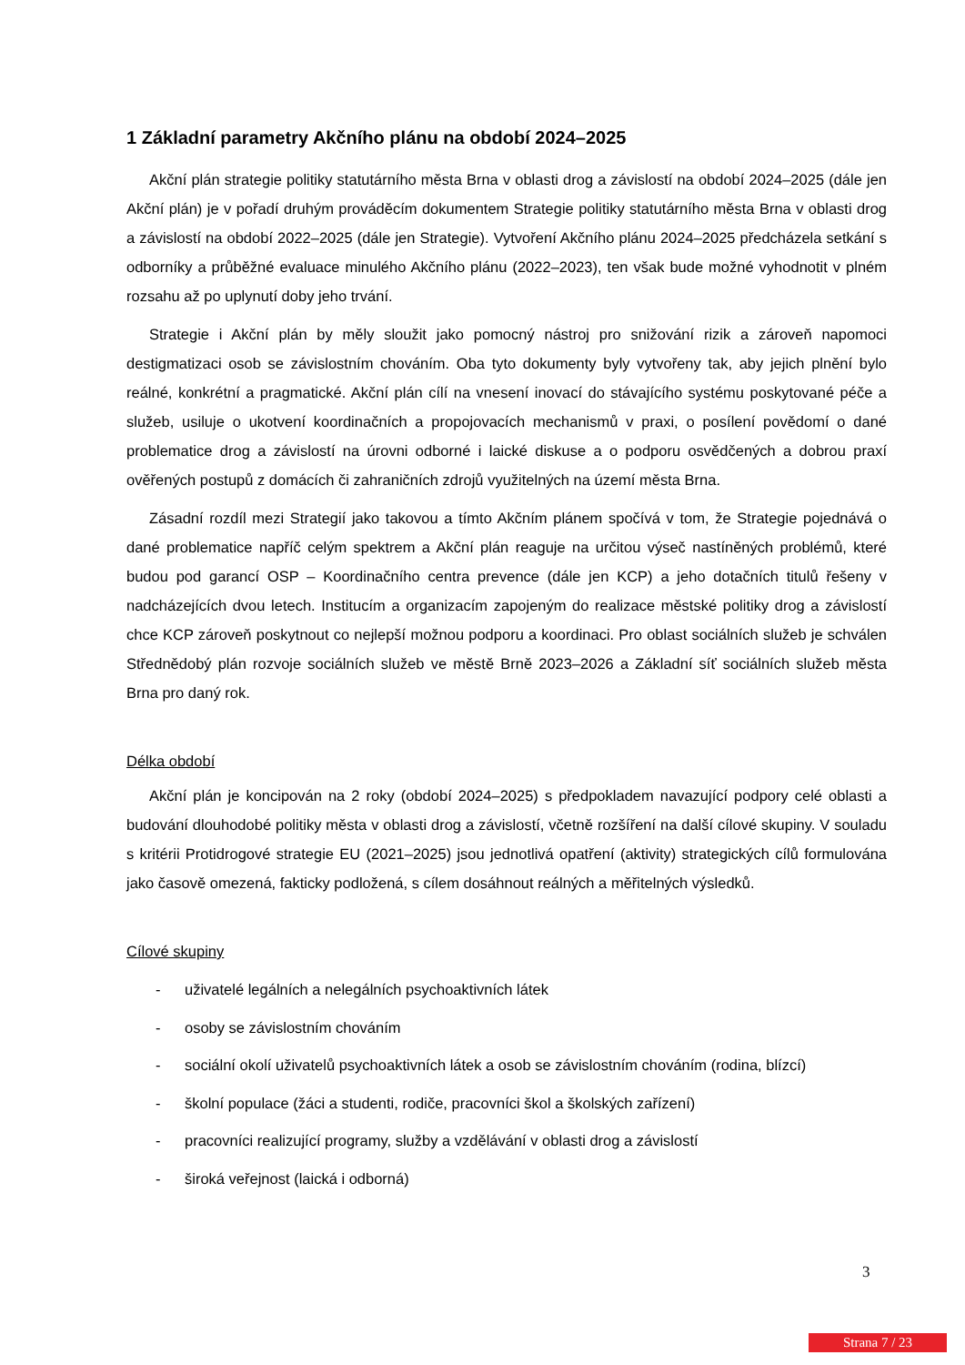1 Základní parametry Akčního plánu na období 2024–2025
Akční plán strategie politiky statutárního města Brna v oblasti drog a závislostí na období 2024–2025 (dále jen Akční plán) je v pořadí druhým prováděcím dokumentem Strategie politiky statutárního města Brna v oblasti drog a závislostí na období 2022–2025 (dále jen Strategie). Vytvoření Akčního plánu 2024–2025 předcházela setkání s odborníky a průběžné evaluace minulého Akčního plánu (2022–2023), ten však bude možné vyhodnotit v plném rozsahu až po uplynutí doby jeho trvání.
Strategie i Akční plán by měly sloužit jako pomocný nástroj pro snižování rizik a zároveň napomoci destigmatizaci osob se závislostním chováním. Oba tyto dokumenty byly vytvořeny tak, aby jejich plnění bylo reálné, konkrétní a pragmatické. Akční plán cílí na vnesení inovací do stávajícího systému poskytované péče a služeb, usiluje o ukotvení koordinačních a propojovacích mechanismů v praxi, o posílení povědomí o dané problematice drog a závislostí na úrovni odborné i laické diskuse a o podporu osvědčených a dobrou praxí ověřených postupů z domácích či zahraničních zdrojů využitelných na území města Brna.
Zásadní rozdíl mezi Strategií jako takovou a tímto Akčním plánem spočívá v tom, že Strategie pojednává o dané problematice napříč celým spektrem a Akční plán reaguje na určitou výseč nastíněných problémů, které budou pod garancí OSP – Koordinačního centra prevence (dále jen KCP) a jeho dotačních titulů řešeny v nadcházejících dvou letech. Institucím a organizacím zapojeným do realizace městské politiky drog a závislostí chce KCP zároveň poskytnout co nejlepší možnou podporu a koordinaci. Pro oblast sociálních služeb je schválen Střednědobý plán rozvoje sociálních služeb ve městě Brně 2023–2026 a Základní síť sociálních služeb města Brna pro daný rok.
Délka období
Akční plán je koncipován na 2 roky (období 2024–2025) s předpokladem navazující podpory celé oblasti a budování dlouhodobé politiky města v oblasti drog a závislostí, včetně rozšíření na další cílové skupiny. V souladu s kritérii Protidrogové strategie EU (2021–2025) jsou jednotlivá opatření (aktivity) strategických cílů formulována jako časově omezená, fakticky podložená, s cílem dosáhnout reálných a měřitelných výsledků.
Cílové skupiny
- uživatelé legálních a nelegálních psychoaktivních látek
- osoby se závislostním chováním
- sociální okolí uživatelů psychoaktivních látek a osob se závislostním chováním (rodina, blízcí)
- školní populace (žáci a studenti, rodiče, pracovníci škol a školských zařízení)
- pracovníci realizující programy, služby a vzdělávání v oblasti drog a závislostí
- široká veřejnost (laická i odborná)
3
Strana 7 / 23